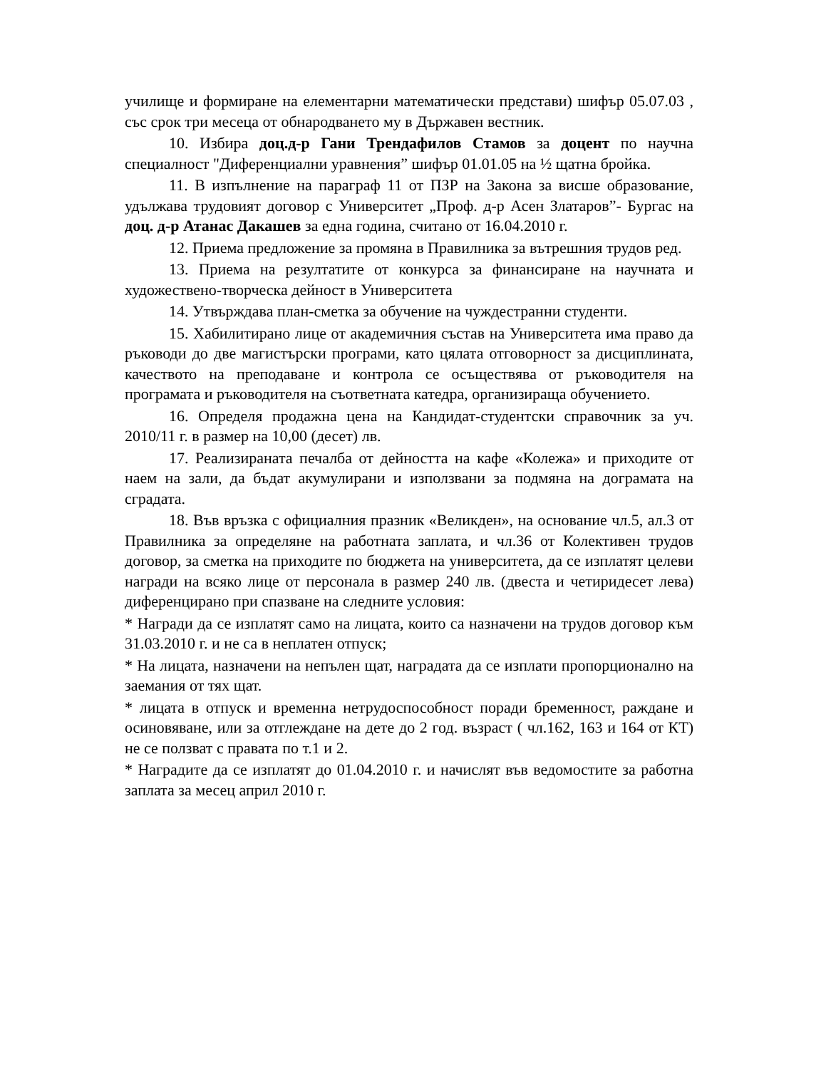училище и формиране на елементарни математически представи) шифър 05.07.03 , със срок три месеца от обнародването му в Държавен вестник.
10. Избира доц.д-р Гани Трендафилов Стамов за доцент по научна специалност "Диференциални уравнения” шифър 01.01.05 на ½ щатна бройка.
11. В изпълнение на параграф 11 от ПЗР на Закона за висше образование, удължава трудовият договор с Университет „Проф. д-р Асен Златаров”- Бургас на доц. д-р Атанас Дакашев за една година, считано от 16.04.2010 г.
12. Приема предложение за промяна в Правилника за вътрешния трудов ред.
13. Приема на резултатите от конкурса за финансиране на научната и художествено-творческа дейност в Университета
14. Утвърждава план-сметка за обучение на чуждестранни студенти.
15. Хабилитирано лице от академичния състав на Университета има право да ръководи до две магистърски програми, като цялата отговорност за дисциплината, качеството на преподаване и контрола се осъществява от ръководителя на програмата и ръководителя на съответната катедра, организираща обучението.
16. Определя продажна цена на Кандидат-студентски справочник за уч. 2010/11 г. в размер на 10,00 (десет) лв.
17. Реализираната печалба от дейността на кафе «Колежа» и приходите от наем на зали, да бъдат акумулирани и използвани за подмяна на дограмата на сградата.
18. Във връзка с официалния празник «Великден», на основание чл.5, ал.3 от Правилника за определяне на работната заплата, и чл.36 от Колективен трудов договор, за сметка на приходите по бюджета на университета, да се изплатят целеви награди на всяко лице от персонала в размер 240 лв. (двеста и четиридесет лева) диференцирано при спазване на следните условия:
* Награди да се изплатят само на лицата, които са назначени на трудов договор към 31.03.2010 г. и не са в неплатен отпуск;
* На лицата, назначени на непълен щат, наградата да се изплати пропорционално на заемания от тях щат.
* лицата в отпуск и временна нетрудоспособност поради бременност, раждане и осиновяване, или за отглеждане на дете до 2 год. възраст ( чл.162, 163 и 164 от КТ) не се ползват с правата по т.1 и 2.
* Наградите да се изплатят до 01.04.2010 г. и начислят във ведомостите за работна заплата за месец април 2010 г.